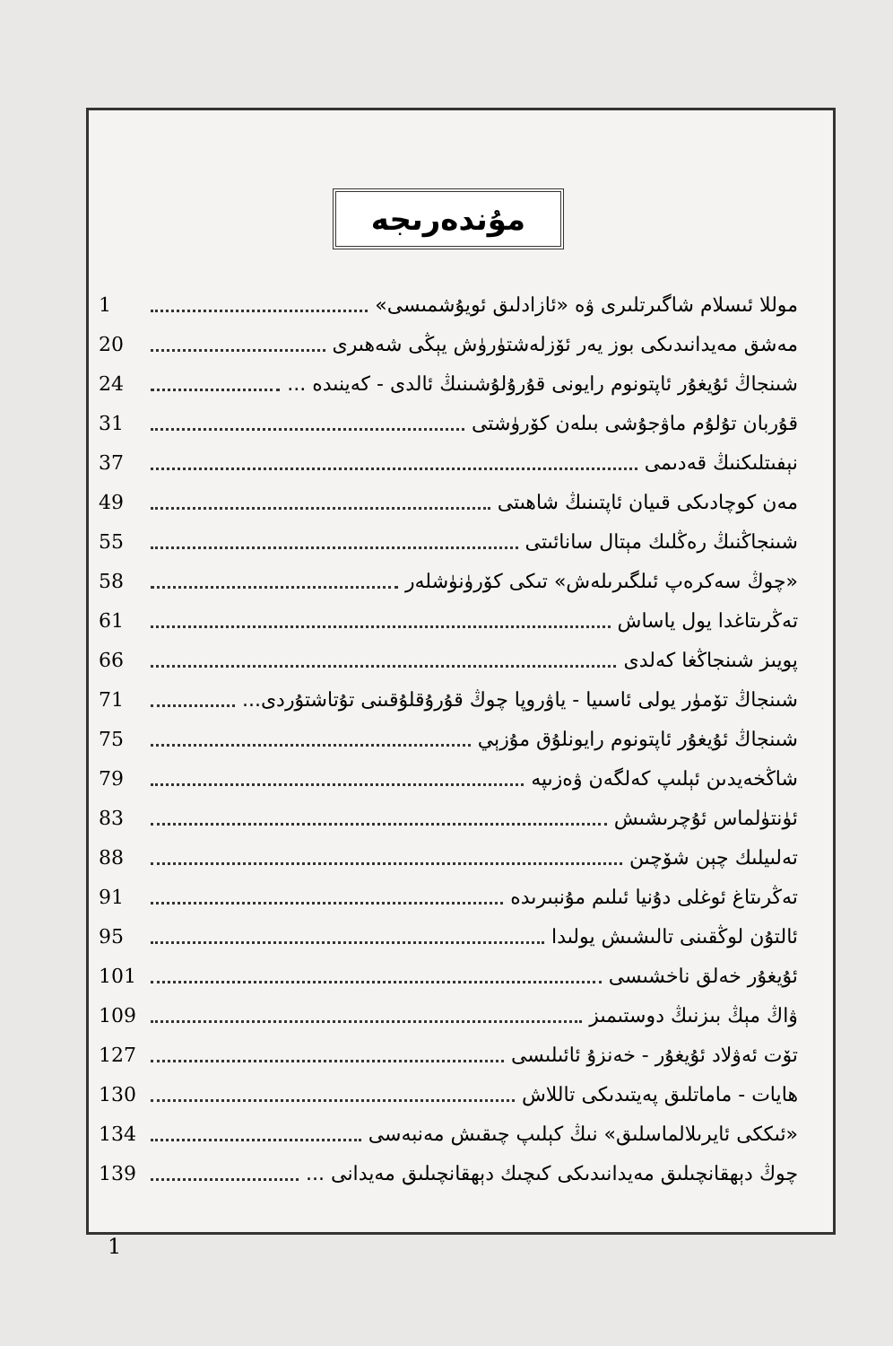مۇندەرىجە
موللا ئىسلام شاگىرتلىرى ۋە «ئازادلىق ئويۇشمىسى» 1
مەشق مەيدانىدىكى بوز يەر ئۆزلەشتۈرۈش يېڭى شەھىرى 20
شىنجاڭ ئۇيغۇر ئاپتونوم رايونى قۇرۇلۇشىنىڭ ئالدى - كەينىدە ... 24
قۇربان تۇلۇم ماۋجۇشى بىلەن كۆرۈشتى 31
نېفىتلىكنىڭ قەدىمى 37
مەن كوچادىكى قىيان ئاپتىنىڭ شاھىتى 49
شىنجاڭنىڭ رەڭلىك مېتال سانائىتى 55
«چوڭ سەكرەپ ئىلگىرىلەش» تىكى كۆرۈنۈشلەر 58
تەڭرىتاغدا يول ياساش 61
پويىز شىنجاڭغا كەلدى 66
شىنجاڭ تۆمۈر يولى ئاسىيا - ياۋروپا چوڭ قۇرۇقلۇقىنى تۇتاشتۇردى... 71
شىنجاڭ ئۇيغۇر ئاپتونوم رايونلۇق مۇزېي 75
شاڭخەيدىن ئېلىپ كەلگەن ۋەزىپە 79
ئۈنتۈلماس ئۇچرىشىش 83
تەلىيلىك چېن شۆچىن 88
تەڭرىتاغ ئوغلى دۇنيا ئىلىم مۇنبىرىدە 91
ئالتۇن لوڭقىنى تالىشىش يولىدا 95
ئۇيغۇر خەلق ناخشىسى 101
ۋاڭ مېڭ بىزنىڭ دوستىمىز 109
تۆت ئەۋلاد ئۇيغۇر - خەنزۇ ئائىلىسى 127
ھايات - ماماتلىق پەيتىدىكى تاللاش 130
«ئىككى ئايرىلالماسلىق» نىڭ كېلىپ چىقىش مەنبەسى 134
چوڭ دېھقانچىلىق مەيدانىدىكى كىچىك دېھقانچىلىق مەيدانى ... 139
1